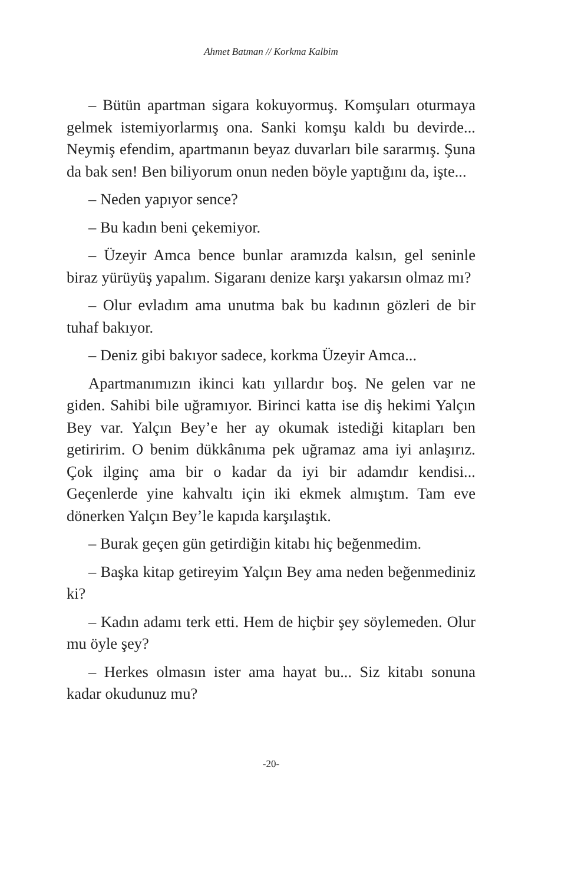Ahmet Batman // Korkma Kalbim
– Bütün apartman sigara kokuyormuş. Komşuları oturmaya gelmek istemiyorlarmış ona. Sanki komşu kaldı bu devirde... Neymiş efendim, apartmanın beyaz duvarları bile sararmış. Şuna da bak sen! Ben biliyorum onun neden böyle yaptığını da, işte...
– Neden yapıyor sence?
– Bu kadın beni çekemiyor.
– Üzeyir Amca bence bunlar aramızda kalsın, gel seninle biraz yürüyüş yapalım. Sigaranı denize karşı yakarsın olmaz mı?
– Olur evladım ama unutma bak bu kadının gözleri de bir tuhaf bakıyor.
– Deniz gibi bakıyor sadece, korkma Üzeyir Amca...
Apartmanımızın ikinci katı yıllardır boş. Ne gelen var ne giden. Sahibi bile uğramıyor. Birinci katta ise diş hekimi Yalçın Bey var. Yalçın Bey’e her ay okumak istediği kitapları ben getiririm. O benim dükkânıma pek uğramaz ama iyi anlaşırız. Çok ilginç ama bir o kadar da iyi bir adamdır kendisi... Geçenlerde yine kahvaltı için iki ekmek almıştım. Tam eve dönerken Yalçın Bey’le kapıda karşılaştık.
– Burak geçen gün getirdiğin kitabı hiç beğenmedim.
– Başka kitap getireyim Yalçın Bey ama neden beğenmediniz ki?
– Kadın adamı terk etti. Hem de hiçbir şey söylemeden. Olur mu öyle şey?
– Herkes olmasın ister ama hayat bu... Siz kitabı sonuna kadar okudunuz mu?
-20-